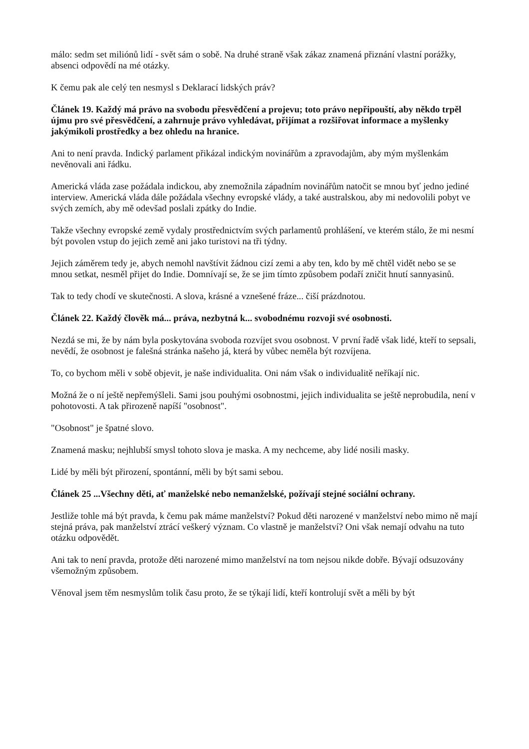málo: sedm set miliónů lidí - svět sám o sobě. Na druhé straně však zákaz znamená přiznání vlastní porážky, absenci odpovědí na mé otázky.
K čemu pak ale celý ten nesmysl s Deklarací lidských práv?
Článek 19. Každý má právo na svobodu přesvědčení a projevu; toto právo nepřipouští, aby někdo trpěl újmu pro své přesvědčení, a zahrnuje právo vyhledávat, přijímat a rozšiřovat informace a myšlenky jakýmikoli prostředky a bez ohledu na hranice.
Ani to není pravda. Indický parlament přikázal indickým novinářům a zpravodajům, aby mým myšlenkám nevěnovali ani řádku.
Americká vláda zase požádala indickou, aby znemožnila západním novinářům natočit se mnou byť jedno jediné interview. Americká vláda dále požádala všechny evropské vlády, a také australskou, aby mi nedovolili pobyt ve svých zemích, aby mě odevšad poslali zpátky do Indie.
Takže všechny evropské země vydaly prostřednictvím svých parlamentů prohlášení, ve kterém stálo, že mi nesmí být povolen vstup do jejich země ani jako turistovi na tři týdny.
Jejich záměrem tedy je, abych nemohl navštívit žádnou cizí zemi a aby ten, kdo by mě chtěl vidět nebo se se mnou setkat, nesměl přijet do Indie. Domnívají se, že se jim tímto způsobem podaří zničit hnutí sannyasinů.
Tak to tedy chodí ve skutečnosti. A slova, krásné a vznešené fráze... čiší prázdnotou.
Článek 22. Každý člověk má... práva, nezbytná k... svobodnému rozvoji své osobnosti.
Nezdá se mi, že by nám byla poskytována svoboda rozvíjet svou osobnost. V první řadě však lidé, kteří to sepsali, nevědí, že osobnost je falešná stránka našeho já, která by vůbec neměla být rozvíjena.
To, co bychom měli v sobě objevit, je naše individualita. Oni nám však o individualitě neříkají nic.
Možná že o ní ještě nepřemýšleli. Sami jsou pouhými osobnostmi, jejich individualita se ještě neprobudila, není v pohotovosti. A tak přirozeně napíší "osobnost".
"Osobnost" je špatné slovo.
Znamená masku; nejhlubší smysl tohoto slova je maska. A my nechceme, aby lidé nosili masky.
Lidé by měli být přirození, spontánní, měli by být sami sebou.
Článek 25 ...Všechny děti, ať manželské nebo nemanželské, požívají stejné sociální ochrany.
Jestliže tohle má být pravda, k čemu pak máme manželství? Pokud děti narozené v manželství nebo mimo ně mají stejná práva, pak manželství ztrácí veškerý význam. Co vlastně je manželství? Oni však nemají odvahu na tuto otázku odpovědět.
Ani tak to není pravda, protože děti narozené mimo manželství na tom nejsou nikde dobře. Bývají odsuzovány všemožným způsobem.
Věnoval jsem těm nesmyslům tolik času proto, že se týkají lidí, kteří kontrolují svět a měli by být